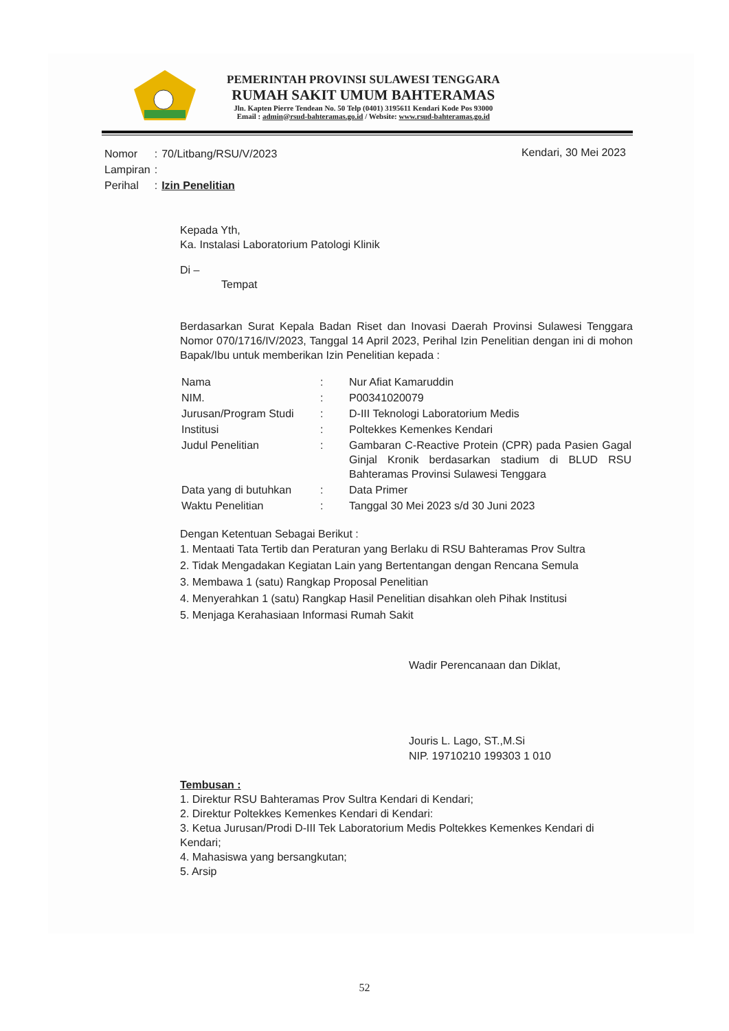PEMERINTAH PROVINSI SULAWESI TENGGARA
RUMAH SAKIT UMUM BAHTERAMAS
Jln. Kapten Pierre Tendean No. 50 Telp (0401) 3195611 Kendari Kode Pos 93000
Email : admin@rsud-bahteramas.go.id / Website: www.rsud-bahteramas.go.id
| Nomor | : | 70/Litbang/RSU/V/2023 |
| Lampiran | : | |
| Perihal | : | Izin Penelitian |
Kendari, 30 Mei 2023
Kepada Yth,
Ka. Instalasi Laboratorium Patologi Klinik
Di –
Tempat
Berdasarkan Surat Kepala Badan Riset dan Inovasi Daerah Provinsi Sulawesi Tenggara Nomor 070/1716/IV/2023, Tanggal 14 April 2023, Perihal Izin Penelitian dengan ini di mohon Bapak/Ibu untuk memberikan Izin Penelitian kepada :
| Nama | : | Nur Afiat Kamaruddin |
| NIM. | : | P00341020079 |
| Jurusan/Program Studi | : | D-III Teknologi Laboratorium Medis |
| Institusi | : | Poltekkes Kemenkes Kendari |
| Judul Penelitian | : | Gambaran C-Reactive Protein (CPR) pada Pasien Gagal Ginjal Kronik berdasarkan stadium di BLUD RSU Bahteramas Provinsi Sulawesi Tenggara |
| Data yang di butuhkan | : | Data Primer |
| Waktu Penelitian | : | Tanggal 30 Mei 2023 s/d 30 Juni 2023 |
Dengan Ketentuan Sebagai Berikut :
1. Mentaati Tata Tertib dan Peraturan yang Berlaku di RSU Bahteramas Prov Sultra
2. Tidak Mengadakan Kegiatan Lain yang Bertentangan dengan Rencana Semula
3. Membawa 1 (satu) Rangkap Proposal Penelitian
4. Menyerahkan 1 (satu) Rangkap Hasil Penelitian disahkan oleh Pihak Institusi
5. Menjaga Kerahasiaan Informasi Rumah Sakit
Wadir Perencanaan dan Diklat,
Jouris L. Lago, ST.,M.Si
NIP. 19710210 199303 1 010
Tembusan :
1. Direktur RSU Bahteramas Prov Sultra Kendari di Kendari;
2. Direktur Poltekkes Kemenkes Kendari di Kendari:
3. Ketua Jurusan/Prodi D-III Tek Laboratorium Medis Poltekkes Kemenkes Kendari di Kendari;
4. Mahasiswa yang bersangkutan;
5. Arsip
52